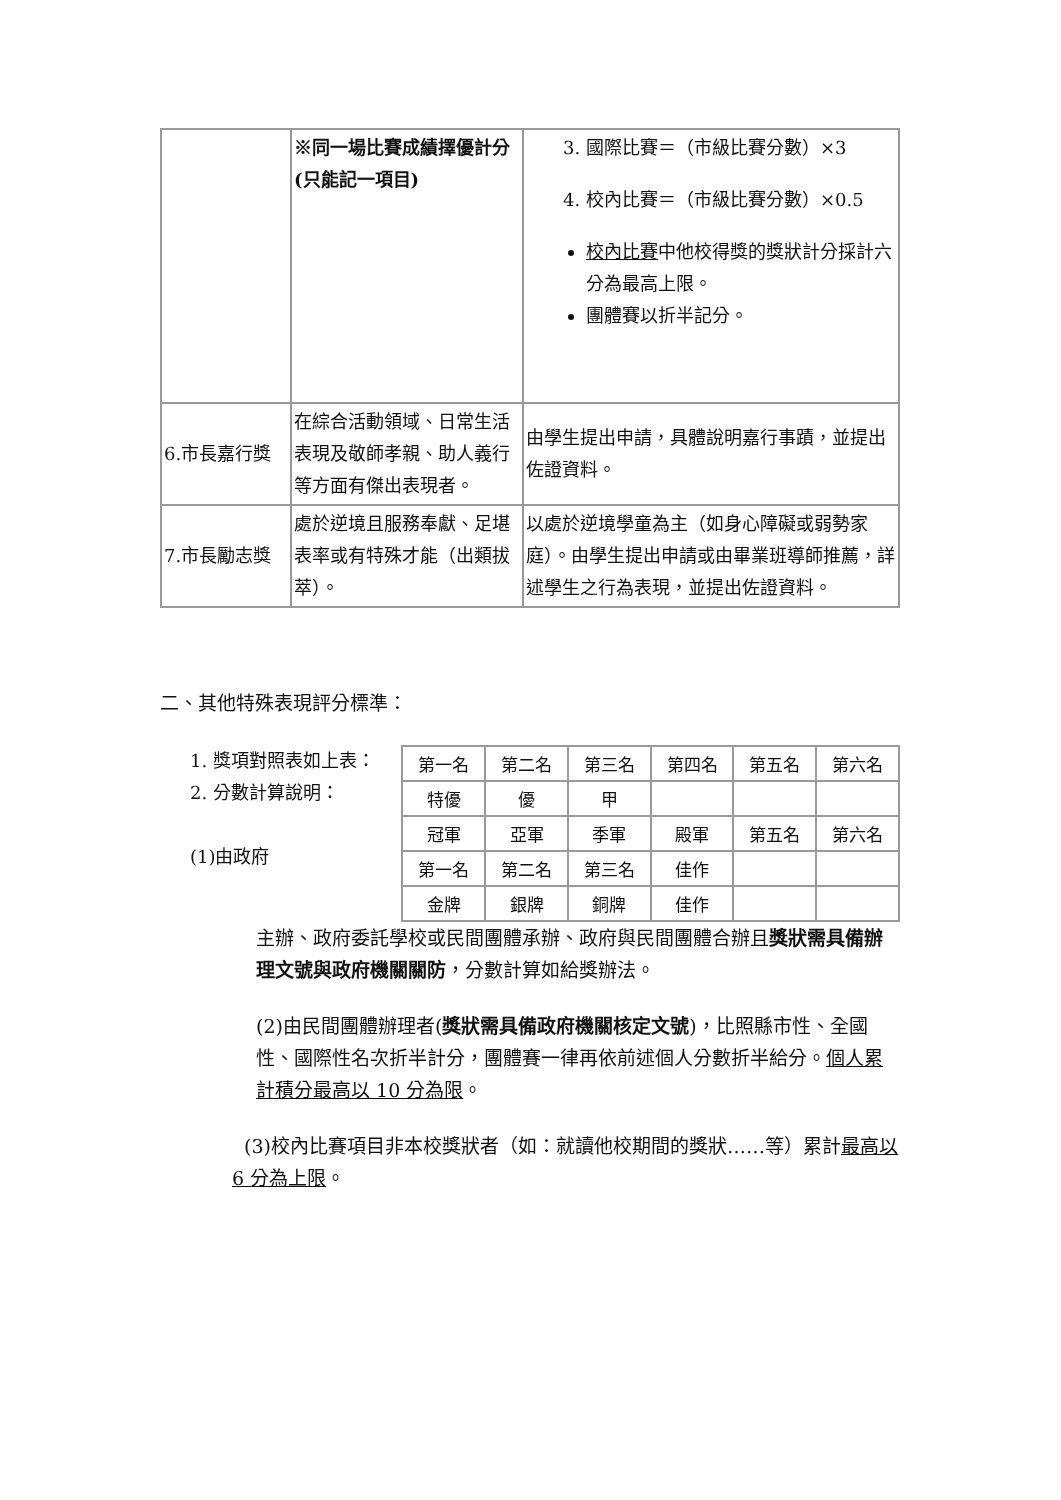| | ※同一場比賽成績擇優計分(只能記一項目) | 3. 國際比賽＝（市級比賽分數）×3 4. 校內比賽＝（市級比賽分數）×0.5 校內比賽 中他校得獎的獎狀計分採計六分為最高上限。 團體賽以折半記分。 |
| 6.市長嘉行獎 | 在綜合活動領域、日常生活表現及敬師孝親、助人義行等方面有傑出表現者。 | 由學生提出申請，具體說明嘉行事蹟，並提出佐證資料。 |
| 7.市長勵志獎 | 處於逆境且服務奉獻、足堪表率或有特殊才能（出類拔萃）。 | 以處於逆境學童為主（如身心障礙或弱勢家庭）。由學生提出申請或由畢業班導師推薦，詳述學生之行為表現，並提出佐證資料。 |
二、其他特殊表現評分標準：
1. 獎項對照表如上表：
2. 分數計算說明：
(1)由政府
| 第一名 | 第二名 | 第三名 | 第四名 | 第五名 | 第六名 |
| 特優 | 優 | 甲 | | | |
| 冠軍 | 亞軍 | 季軍 | 殿軍 | 第五名 | 第六名 |
| 第一名 | 第二名 | 第三名 | 佳作 | | |
| 金牌 | 銀牌 | 銅牌 | 佳作 | | |
主辦、政府委託學校或民間團體承辦、政府與民間團體合辦且獎狀需具備辦理文號與政府機關關防，分數計算如給獎辦法。
(2)由民間團體辦理者(獎狀需具備政府機關核定文號)，比照縣市性、全國性、國際性名次折半計分，團體賽一律再依前述個人分數折半給分。個人累計積分最高以 10 分為限。
(3)校內比賽項目非本校獎狀者（如：就讀他校期間的獎狀……等）累計最高以 6 分為上限。